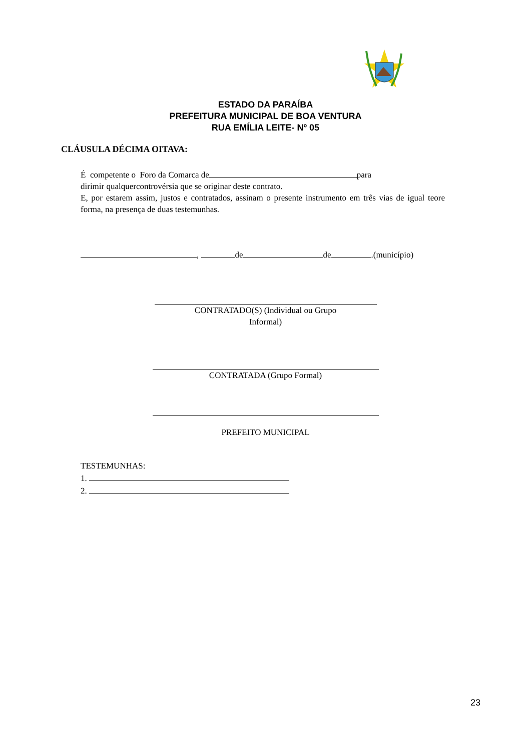ESTADO DA PARAÍBA
PREFEITURA MUNICIPAL DE BOA VENTURA
RUA EMÍLIA LEITE- Nº 05
CLÁUSULA DÉCIMA OITAVA:
É competente o Foro da Comarca de para
dirimir qualquercontrovérsia que se originar deste contrato.
E, por estarem assim, justos e contratados, assinam o presente instrumento em três vias de igual teore forma, na presença de duas testemunhas.
, de de .(município)
CONTRATADO(S) (Individual ou Grupo
Informal)
CONTRATADA (Grupo Formal)
PREFEITO MUNICIPAL
TESTEMUNHAS:
1.
2.
23